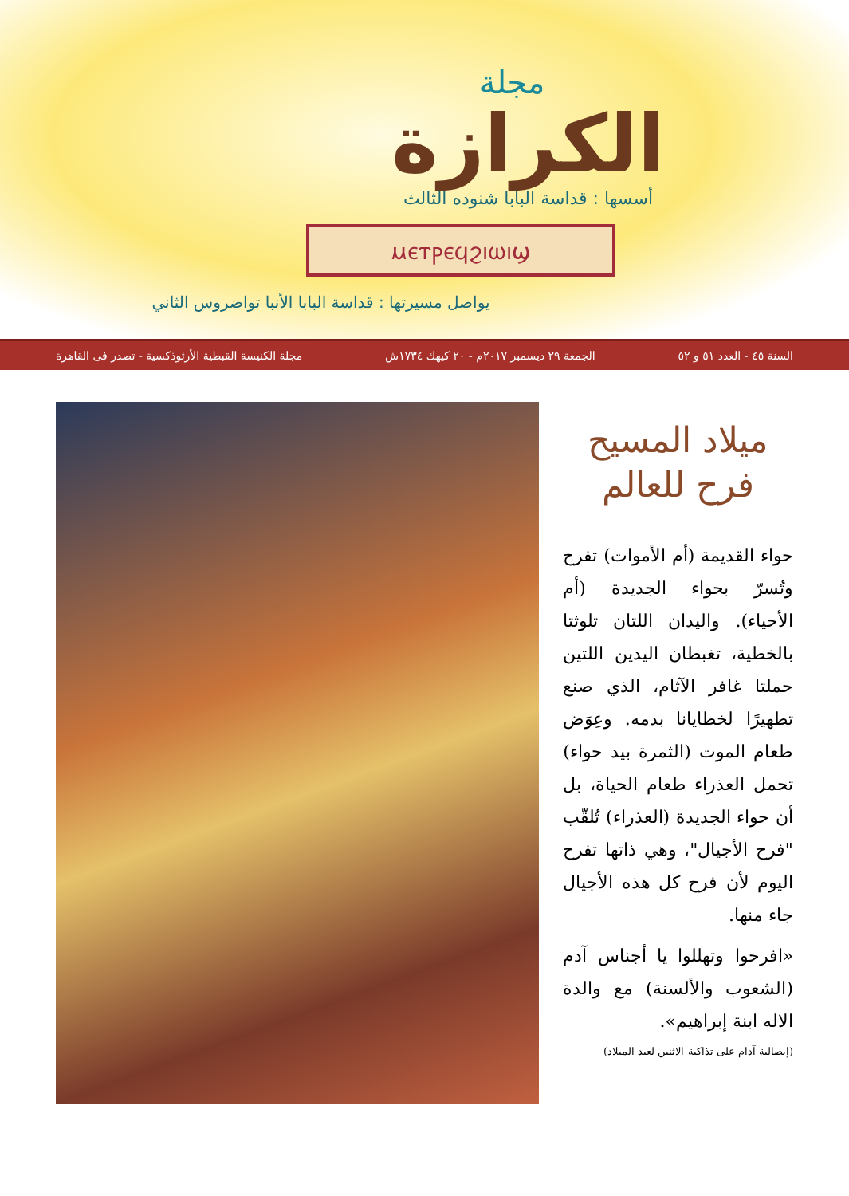مجلة
الكرازة
أسسها : قداسة البابا شنوده الثالث
ⲙⲉⲧⲣⲉϥϩⲓⲱⲓϣ
يواصل مسيرتها : قداسة البابا الأنبا تواضروس الثاني
السنة ٤٥ - العدد ٥١ و ٥٢ الجمعة ٢٩ ديسمبر ٢٠١٧م - ٢٠ كيهك ١٧٣٤ش مجلة الكنيسة القبطية الأرثوذكسية - تصدر فى القاهرة
ميلاد المسيح
فرح للعالم
حواء القديمة (أم الأموات) تفرح وتُسرّ بحواء الجديدة (أم الأحياء). واليدان اللتان تلوثتا بالخطية، تغبطان اليدين اللتين حملتا غافر الآثام، الذي صنع تطهيرًا لخطايانا بدمه. وعِوَض طعام الموت (الثمرة بيد حواء) تحمل العذراء طعام الحياة، بل أن حواء الجديدة (العذراء) تُلقّب "فرح الأجيال"، وهي ذاتها تفرح اليوم لأن فرح كل هذه الأجيال جاء منها.
«افرحوا وتهللوا يا أجناس آدم (الشعوب والألسنة) مع والدة الاله ابنة إبراهيم».
(إبصالية آدام على تذاكية الاثنين لعيد الميلاد)